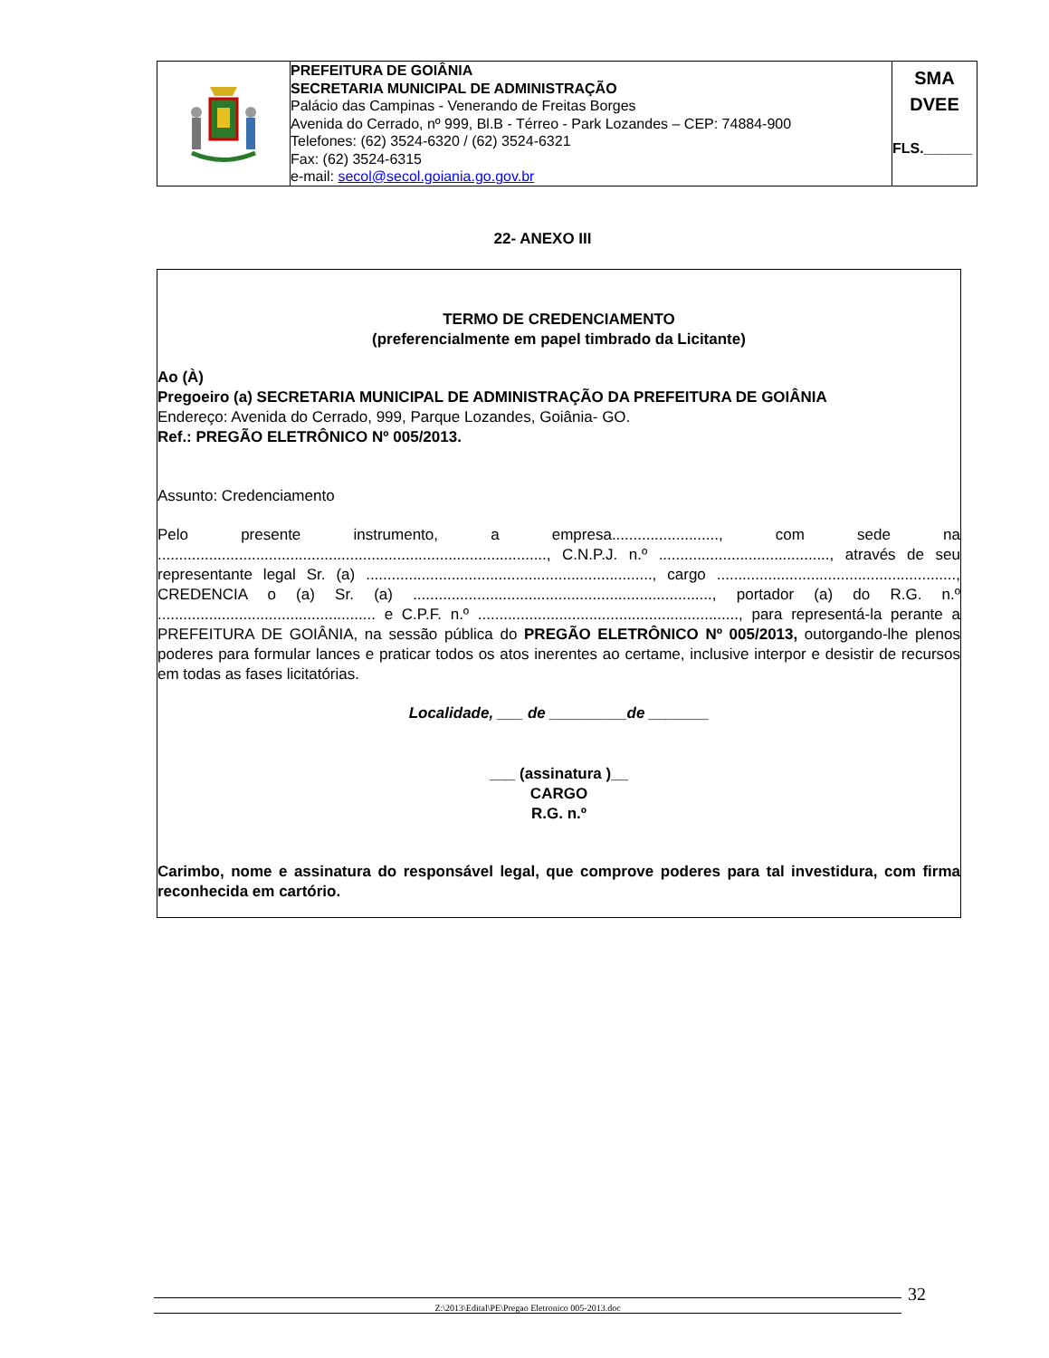| | PREFEITURA DE GOIÂNIA SECRETARIA MUNICIPAL DE ADMINISTRAÇÃO Palácio das Campinas - Venerando de Freitas Borges Avenida do Cerrado, nº 999, Bl.B - Térreo - Park Lozandes – CEP: 74884-900 Telefones: (62) 3524-6320 / (62) 3524-6321 Fax: (62) 3524-6315 e-mail: secol@secol.goiania.go.gov.br | SMA DVEE FLS.______ |
22- ANEXO III
TERMO DE CREDENCIAMENTO
(preferencialmente em papel timbrado da Licitante)
Ao (À)
Pregoeiro (a) SECRETARIA MUNICIPAL DE ADMINISTRAÇÃO DA PREFEITURA DE GOIÂNIA
Endereço: Avenida do Cerrado, 999, Parque Lozandes, Goiânia- GO.
Ref.: PREGÃO ELETRÔNICO Nº 005/2013.
Assunto: Credenciamento
Pelo presente instrumento, a empresa........................., com sede na ..........................................................................................., C.N.P.J. n.º ........................................, através de seu representante legal Sr. (a) ..................................................................., cargo ........................................................, CREDENCIA o (a) Sr. (a) ......................................................................, portador (a) do R.G. n.º ................................................... e C.P.F. n.º ............................................................., para representá-la perante a PREFEITURA DE GOIÂNIA, na sessão pública do PREGÃO ELETRÔNICO Nº 005/2013, outorgando-lhe plenos poderes para formular lances e praticar todos os atos inerentes ao certame, inclusive interpor e desistir de recursos em todas as fases licitatórias.
Localidade, ___ de _________de _______
___ (assinatura )__
CARGO
R.G. n.º
Carimbo, nome e assinatura do responsável legal, que comprove poderes para tal investidura, com firma reconhecida em cartório.
Z:\2013\Edital\PE\Pregao Eletronico 005-2013.doc 32